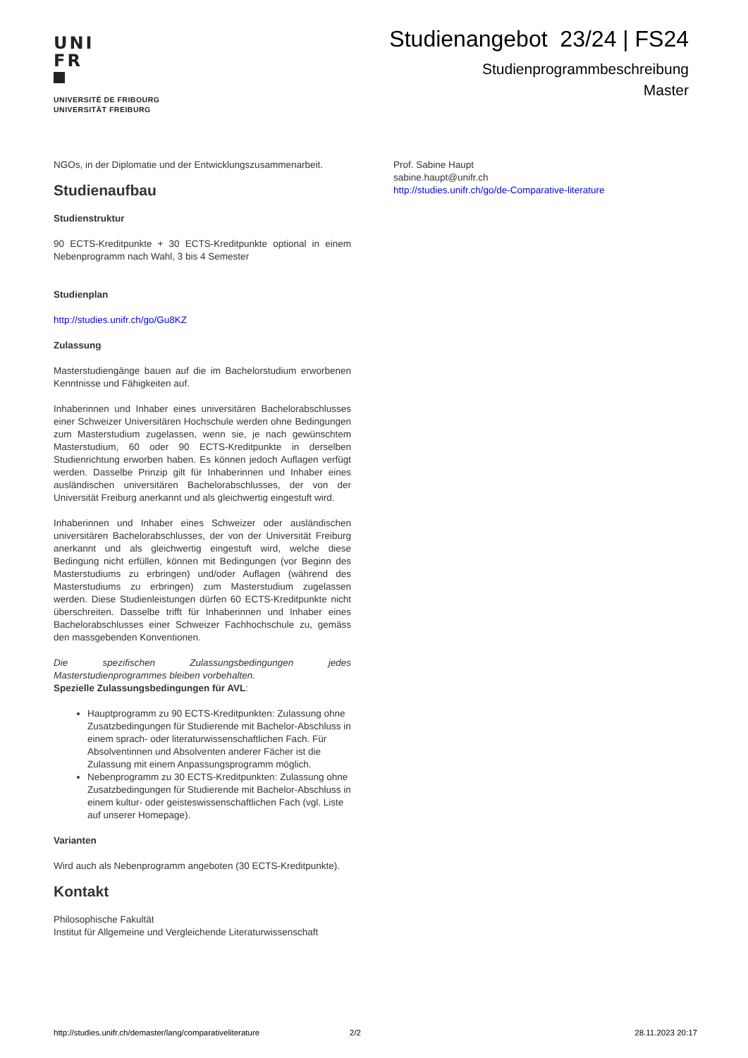UNI
FR
UNIVERSITÉ DE FRIBOURG
UNIVERSITÄT FREIBURG
Studienangebot 23/24 | FS24
Studienprogrammbeschreibung
Master
NGOs, in der Diplomatie und der Entwicklungszusammenarbeit.
Studienaufbau
Studienstruktur
90 ECTS-Kreditpunkte + 30 ECTS-Kreditpunkte optional in einem Nebenprogramm nach Wahl, 3 bis 4 Semester
Studienplan
http://studies.unifr.ch/go/Gu8KZ
Zulassung
Masterstudiengänge bauen auf die im Bachelorstudium erworbenen Kenntnisse und Fähigkeiten auf.
Inhaberinnen und Inhaber eines universitären Bachelorabschlusses einer Schweizer Universitären Hochschule werden ohne Bedingungen zum Masterstudium zugelassen, wenn sie, je nach gewünschtem Masterstudium, 60 oder 90 ECTS-Kreditpunkte in derselben Studienrichtung erworben haben. Es können jedoch Auflagen verfügt werden. Dasselbe Prinzip gilt für Inhaberinnen und Inhaber eines ausländischen universitären Bachelorabschlusses, der von der Universität Freiburg anerkannt und als gleichwertig eingestuft wird.
Inhaberinnen und Inhaber eines Schweizer oder ausländischen universitären Bachelorabschlusses, der von der Universität Freiburg anerkannt und als gleichwertig eingestuft wird, welche diese Bedingung nicht erfüllen, können mit Bedingungen (vor Beginn des Masterstudiums zu erbringen) und/oder Auflagen (während des Masterstudiums zu erbringen) zum Masterstudium zugelassen werden. Diese Studienleistungen dürfen 60 ECTS-Kreditpunkte nicht überschreiten. Dasselbe trifft für Inhaberinnen und Inhaber eines Bachelorabschlusses einer Schweizer Fachhochschule zu, gemäss den massgebenden Konventionen.
Die spezifischen Zulassungsbedingungen jedes Masterstudienprogrammes bleiben vorbehalten.
Spezielle Zulassungsbedingungen für AVL:
Hauptprogramm zu 90 ECTS-Kreditpunkten: Zulassung ohne Zusatzbedingungen für Studierende mit Bachelor-Abschluss in einem sprach- oder literaturwissenschaftlichen Fach. Für Absolventinnen und Absolventen anderer Fächer ist die Zulassung mit einem Anpassungsprogramm möglich.
Nebenprogramm zu 30 ECTS-Kreditpunkten: Zulassung ohne Zusatzbedingungen für Studierende mit Bachelor-Abschluss in einem kultur- oder geisteswissenschaftlichen Fach (vgl. Liste auf unserer Homepage).
Varianten
Wird auch als Nebenprogramm angeboten (30 ECTS-Kreditpunkte).
Kontakt
Philosophische Fakultät
Institut für Allgemeine und Vergleichende Literaturwissenschaft
Prof. Sabine Haupt
sabine.haupt@unifr.ch
http://studies.unifr.ch/go/de-Comparative-literature
http://studies.unifr.ch/demaster/lang/comparativeliterature 2/2 28.11.2023 20:17